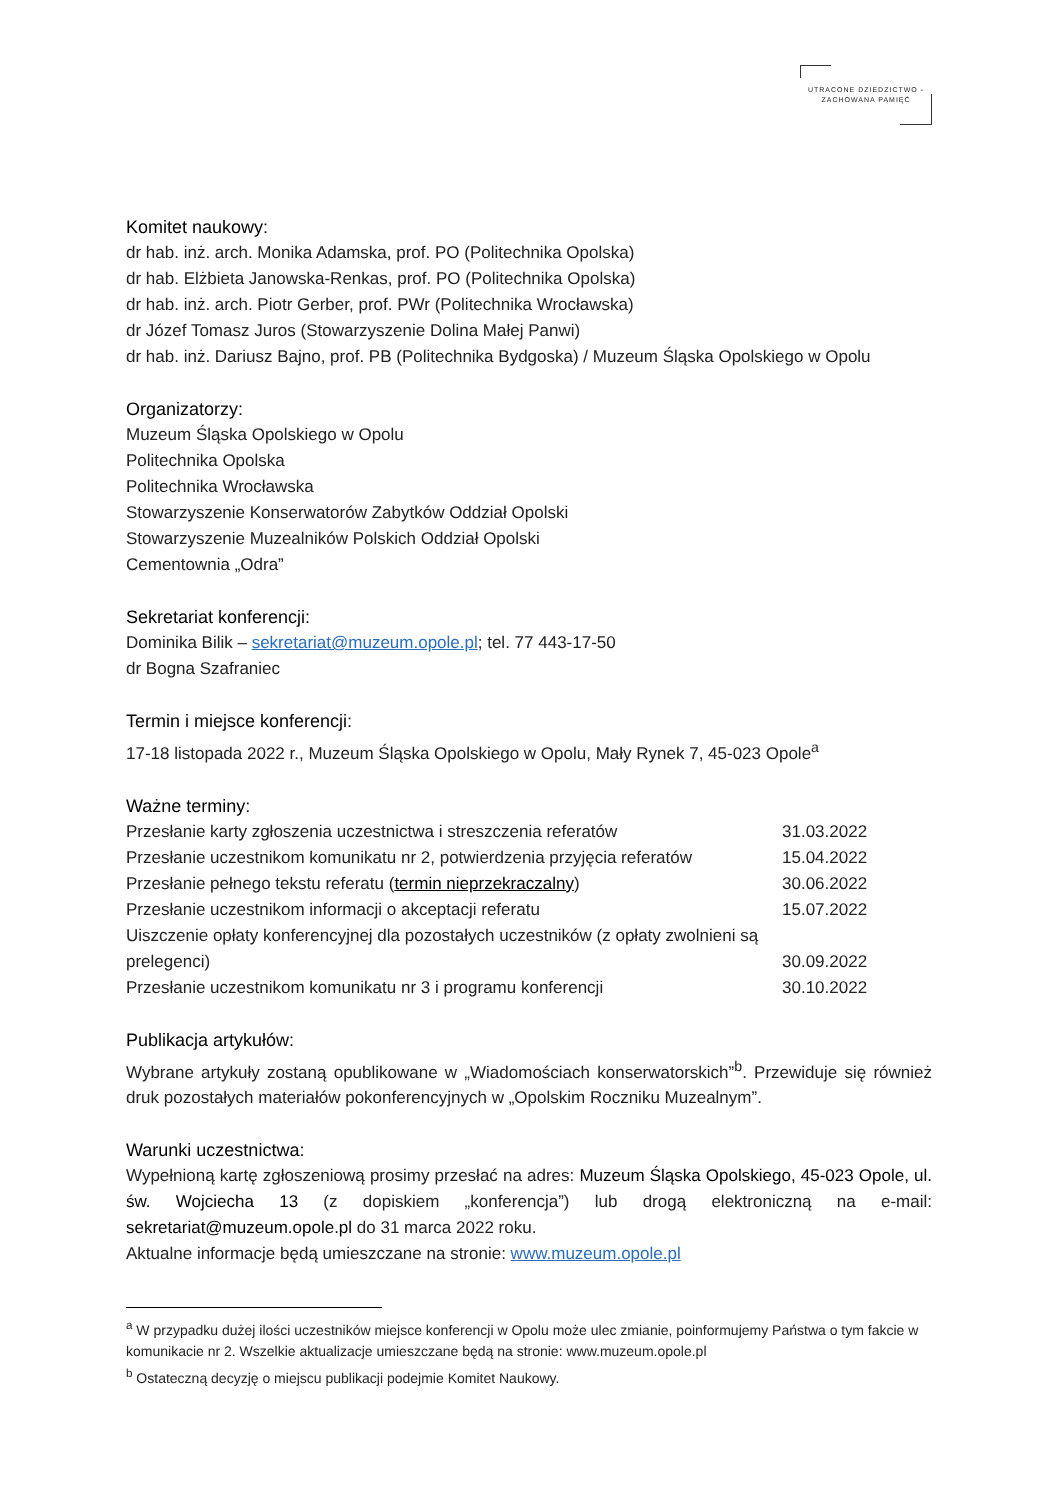UTRACONE DZIEDZICTWO -
ZACHOWANA PAMIĘĆ
Komitet naukowy:
dr hab. inż. arch. Monika Adamska, prof. PO (Politechnika Opolska)
dr hab. Elżbieta Janowska-Renkas, prof. PO (Politechnika Opolska)
dr hab. inż. arch. Piotr Gerber, prof. PWr (Politechnika Wrocławska)
dr Józef Tomasz Juros (Stowarzyszenie Dolina Małej Panwi)
dr hab. inż. Dariusz Bajno, prof. PB (Politechnika Bydgoska) / Muzeum Śląska Opolskiego w Opolu
Organizatorzy:
Muzeum Śląska Opolskiego w Opolu
Politechnika Opolska
Politechnika Wrocławska
Stowarzyszenie Konserwatorów Zabytków Oddział Opolski
Stowarzyszenie Muzealników Polskich Oddział Opolski
Cementownia „Odra”
Sekretariat konferencji:
Dominika Bilik – sekretariat@muzeum.opole.pl; tel. 77 443-17-50
dr Bogna Szafraniec
Termin i miejsce konferencji:
17-18 listopada 2022 r., Muzeum Śląska Opolskiego w Opolu, Mały Rynek 7, 45-023 Opole<sup>a</sup>
Ważne terminy:
| Przesłanie karty zgłoszenia uczestnictwa i streszczenia referatów | 31.03.2022 |
| Przesłanie uczestnikom komunikatu nr 2, potwierdzenia przyjęcia referatów | 15.04.2022 |
| Przesłanie pełnego tekstu referatu ( termin nieprzekraczalny ) | 30.06.2022 |
| Przesłanie uczestnikom informacji o akceptacji referatu | 15.07.2022 |
| Uiszczenie opłaty konferencyjnej dla pozostałych uczestników (z opłaty zwolnieni są prelegenci) | 30.09.2022 |
| Przesłanie uczestnikom komunikatu nr 3 i programu konferencji | 30.10.2022 |
Publikacja artykułów:
Wybrane artykuły zostaną opublikowane w „Wiadomościach konserwatorskich”<sup>b</sup>. Przewiduje się również druk pozostałych materiałów pokonferencyjnych w „Opolskim Roczniku Muzealnym”.
Warunki uczestnictwa:
Wypełnioną kartę zgłoszeniową prosimy przesłać na adres: Muzeum Śląska Opolskiego, 45-023 Opole, ul. św. Wojciecha 13 (z dopiskiem „konferencja”) lub drogą elektroniczną na e-mail: sekretariat@muzeum.opole.pl do 31 marca 2022 roku.
Aktualne informacje będą umieszczane na stronie: www.muzeum.opole.pl
<sup>a</sup> W przypadku dużej ilości uczestników miejsce konferencji w Opolu może ulec zmianie, poinformujemy Państwa o tym fakcie w komunikacie nr 2. Wszelkie aktualizacje umieszczane będą na stronie: www.muzeum.opole.pl
<sup>b</sup> Ostateczną decyzję o miejscu publikacji podejmie Komitet Naukowy.